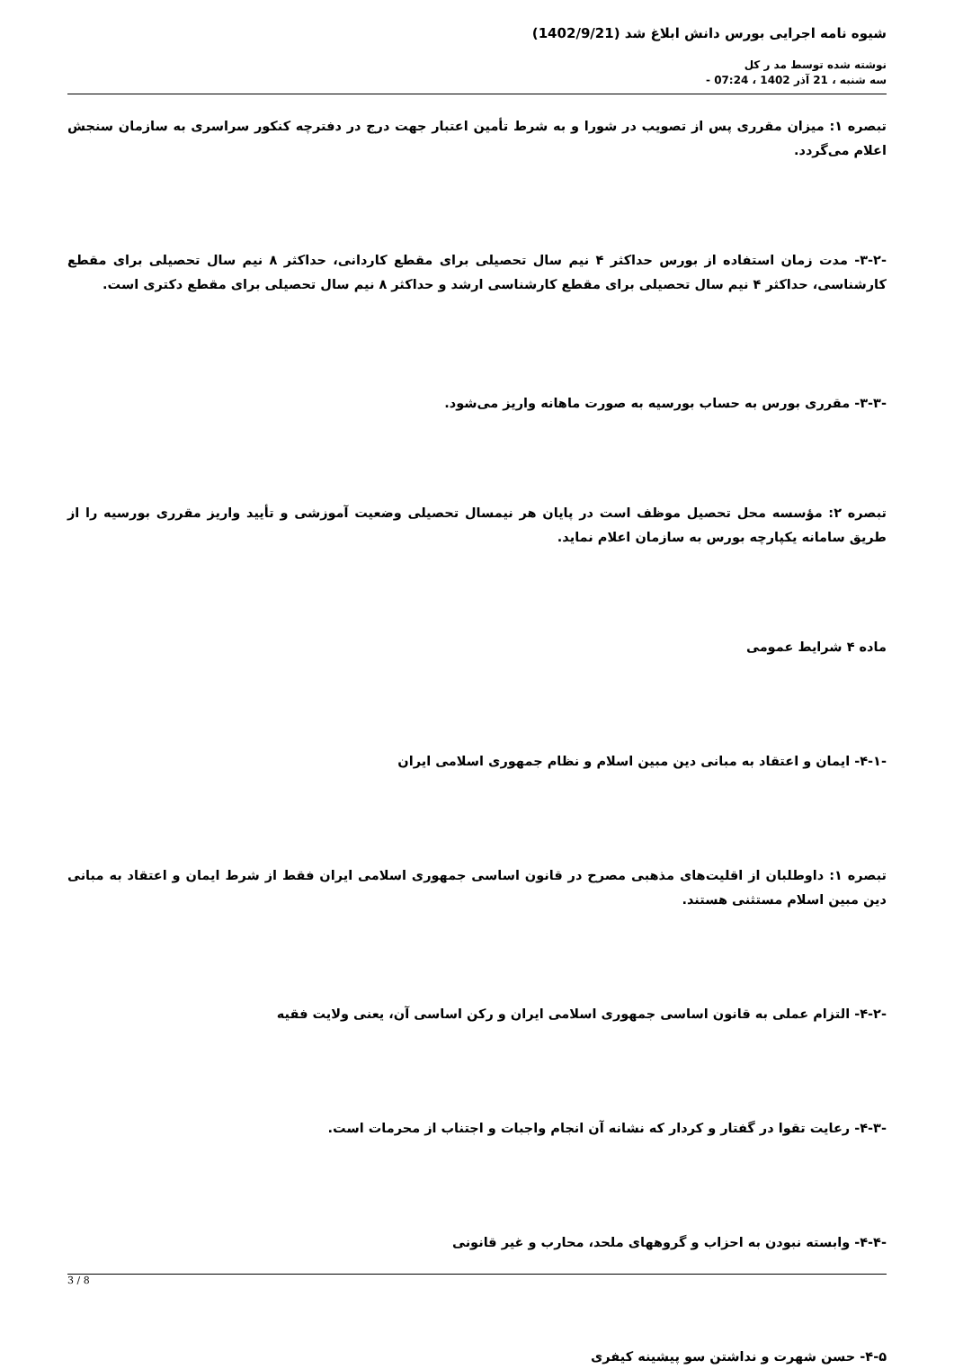شیوه نامه اجرایی بورس دانش ابلاغ شد (1402/9/21)
نوشته شده توسط مد ر کل
سه شنبه ، 21 آذر 1402 ، 07:24 -
تبصره ۱: میزان مقرری پس از تصویب در شورا و به شرط تأمین اعتبار جهت درج در دفترچه کنکور سراسری به سازمان سنجش اعلام می‌گردد.
-۳-۲- مدت زمان استفاده از بورس حداکثر ۴ نیم سال تحصیلی برای مقطع کاردانی، حداکثر ۸ نیم سال تحصیلی برای مقطع کارشناسی، حداکثر ۴ نیم سال تحصیلی برای مقطع کارشناسی ارشد و حداکثر ۸ نیم سال تحصیلی برای مقطع دکتری است.
-۳-۳- مقرری بورس به حساب بورسیه به صورت ماهانه واریز می‌شود.
تبصره ۲: مؤسسه محل تحصیل موظف است در پایان هر نیمسال تحصیلی وضعیت آموزشی و تأیید واریز مقرری بورسیه را از طریق سامانه یکپارچه بورس به سازمان اعلام نماید.
ماده ۴ شرایط عمومی
-۴-۱- ایمان و اعتقاد به مبانی دین مبین اسلام و نظام جمهوری اسلامی ایران
تبصره ۱: داوطلبان از اقلیت‌های مذهبی مصرح در قانون اساسی جمهوری اسلامی ایران فقط از شرط ایمان و اعتقاد به مبانی دین مبین اسلام مستثنی هستند.
-۴-۲- التزام عملی به قانون اساسی جمهوری اسلامی ایران و رکن اساسی آن، یعنی ولایت فقیه
-۴-۳- رعایت تقوا در گفتار و کردار که نشانه آن انجام واجبات و اجتناب از محرمات است.
-۴-۴- وابسته نبودن به احزاب و گروههای ملحد، محارب و غیر قانونی
۴-۵- حسن شهرت و نداشتن سو پیشینه کیفری
3 / 8